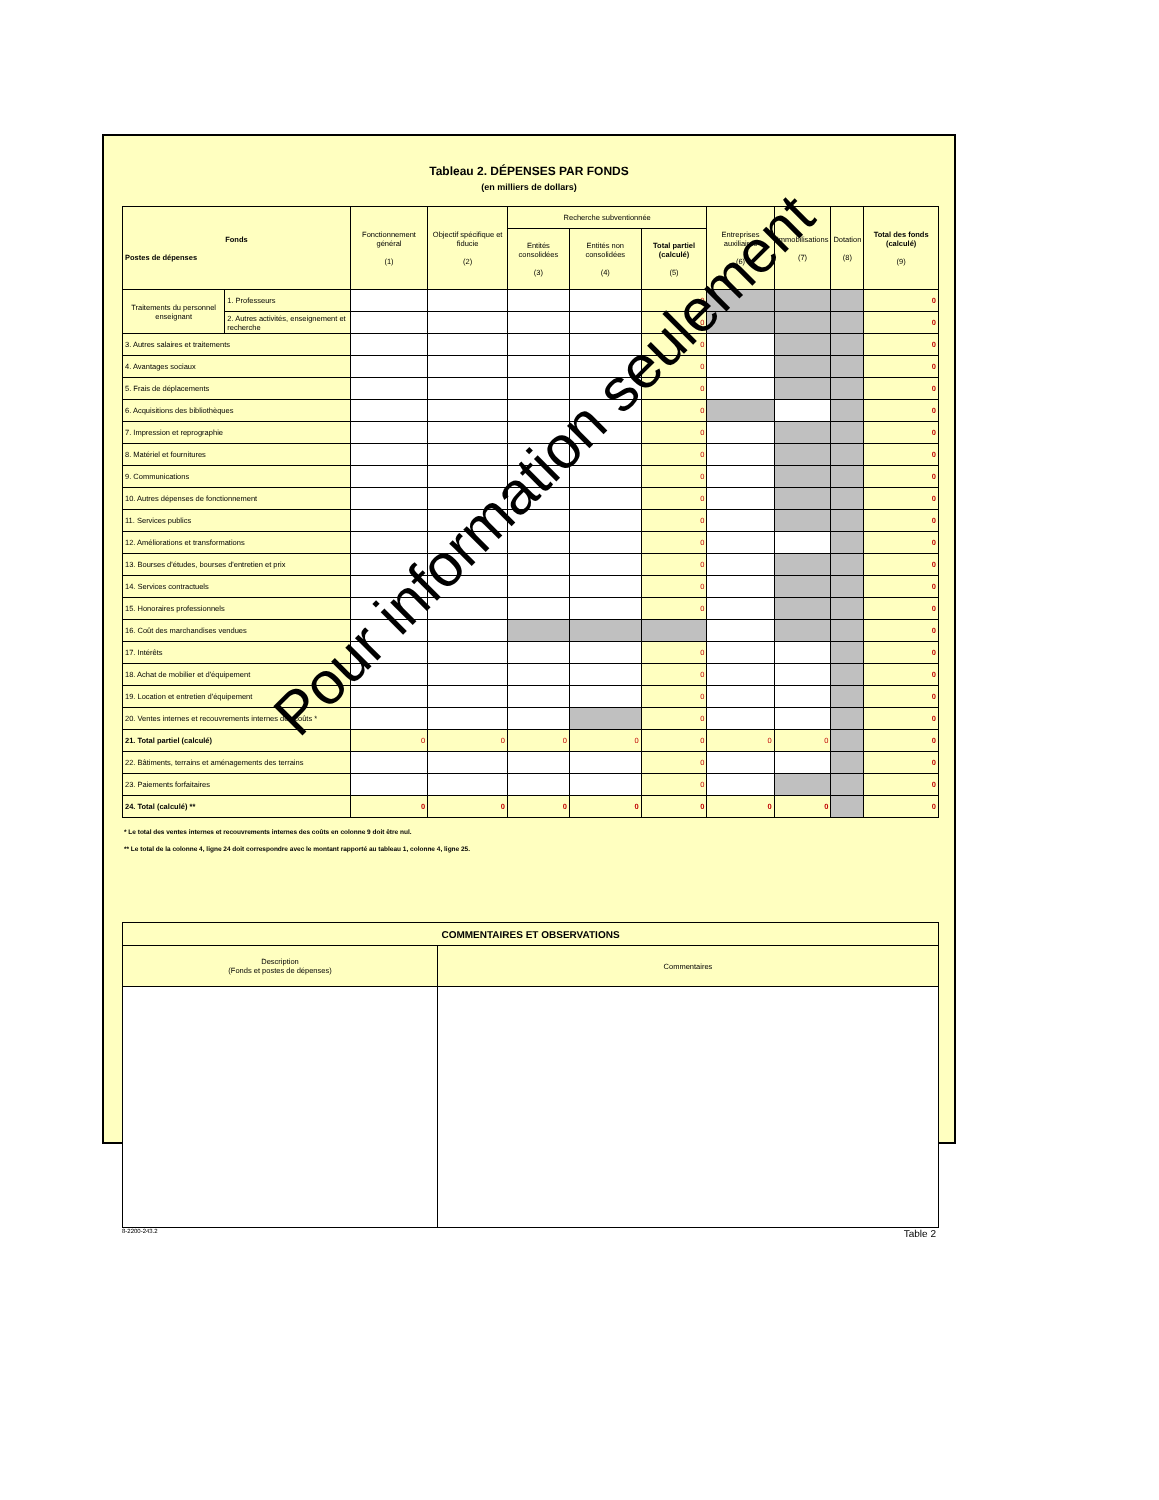Tableau 2. DÉPENSES PAR FONDS
(en milliers de dollars)
| Fonds Postes de dépenses | | Fonctionnement général (1) | Objectif spécifique et fiducie (2) | Recherche subventionnée | | | Entreprises auxiliaires (6) | Immobilisations (7) | Dotation (8) | Total des fonds (calculé) (9) |
| --- | --- | --- | --- | --- | --- | --- | --- | --- | --- | --- |
| | | | | Entités consolidées (3) | Entités non consolidées (4) | Total partiel (calculé) (5) | | | | |
| Traitements du personnel enseignant | 1. Professeurs | | | | | 0 | | | | 0 |
| | 2. Autres activités, enseignement et recherche | | | | | 0 | | | | 0 |
| 3. Autres salaires et traitements | | | | | | 0 | | | | 0 |
| 4. Avantages sociaux | | | | | | 0 | | | | 0 |
| 5. Frais de déplacements | | | | | | 0 | | | | 0 |
| 6. Acquisitions des bibliothèques | | | | | | 0 | | | | 0 |
| 7. Impression et reprographie | | | | | | 0 | | | | 0 |
| 8. Matériel et fournitures | | | | | | 0 | | | | 0 |
| 9. Communications | | | | | | 0 | | | | 0 |
| 10. Autres dépenses de fonctionnement | | | | | | 0 | | | | 0 |
| 11. Services publics | | | | | | 0 | | | | 0 |
| 12. Améliorations et transformations | | | | | | 0 | | | | 0 |
| 13. Bourses d'études, bourses d'entretien et prix | | | | | | 0 | | | | 0 |
| 14. Services contractuels | | | | | | 0 | | | | 0 |
| 15. Honoraires professionnels | | | | | | 0 | | | | 0 |
| 16. Coût des marchandises vendues | | | | | | | | | | 0 |
| 17. Intérêts | | | | | | 0 | | | | 0 |
| 18. Achat de mobilier et d'équipement | | | | | | 0 | | | | 0 |
| 19. Location et entretien d'équipement | | | | | | 0 | | | | 0 |
| 20. Ventes internes et recouvrements internes des coûts * | | | | | | 0 | | | | 0 |
| 21. Total partiel (calculé) | | 0 | 0 | 0 | 0 | 0 | 0 | 0 | | 0 |
| 22. Bâtiments, terrains et aménagements des terrains | | | | | | 0 | | | | 0 |
| 23. Paiements forfaitaires | | | | | | 0 | | | | 0 |
| 24. Total (calculé) ** | | 0 | 0 | 0 | 0 | 0 | 0 | 0 | | 0 |
* Le total des ventes internes et recouvrements internes des coûts en colonne 9 doit être nul.
** Le total de la colonne 4, ligne 24 doit correspondre avec le montant rapporté au tableau 1, colonne 4, ligne 25.
| COMMENTAIRES ET OBSERVATIONS | |
| --- | --- |
| Description (Fonds et postes de dépenses) | Commentaires |
8-2200-243.2 Table 2
Pour information seulement